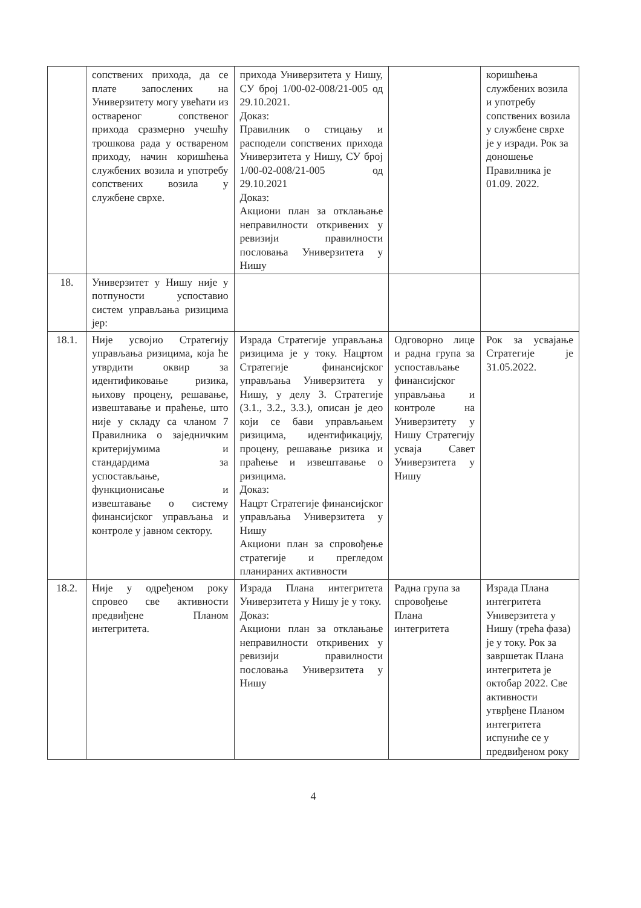| | сопствених прихода, да се плате запослених на Универзитету могу увећати из оствареног сопственог прихода сразмерно учешћу трошкова рада у оствареном приходу, начин коришћења службених возила и употребу сопствених возила у службене сврхе. | прихода Универзитета у Нишу, СУ број 1/00-02-008/21-005 од 29.10.2021. Доказ: Правилник о стицању и расподели сопствених прихода Универзитета у Нишу, СУ број 1/00-02-008/21-005 од 29.10.2021 Доказ: Акциони план за отклањање неправилности откривених у ревизији правилности пословања Универзитета у Нишу | | коришћења службених возила и употребу сопствених возила у службене сврхе је у изради. Рок за доношење Правилника је 01.09. 2022. |
| 18. | Универзитет у Нишу није у потпуности успоставио систем управљања ризицима јер: | | | |
| 18.1. | Није усвојио Стратегију управљања ризицима, која ће утврдити оквир за идентификовање ризика, њихову процену, решавање, извештавање и праћење, што није у складу са чланом 7 Правилника о заједничким критеријумима и стандардима за успостављање, функционисање и извештавање о систему финансијског управљања и контроле у јавном сектору. | Израда Стратегије управљања ризицима је у току. Нацртом Стратегије финансијског управљања Универзитета у Нишу, у делу 3. Стратегије (3.1., 3.2., 3.3.), описан је део који се бави управљањем ризицима, идентификацију, процену, решавање ризика и праћење и извештавање о ризицима. Доказ: Нацрт Стратегије финансијског управљања Универзитета у Нишу Акциони план за спровођење стратегије и прегледом планираних активности | Одговорно лице и радна група за успостављање финансијског управљања и контроле на Универзитету у Нишу Стратегију усваја Савет Универзитета у Нишу | Рок за усвајање Стратегије је 31.05.2022. |
| 18.2. | Није у одређеном року спровео све активности предвиђене Планом интегритета. | Израда Плана интегритета Универзитета у Нишу је у току. Доказ: Акциони план за отклањање неправилности откривених у ревизији правилности пословања Универзитета у Нишу | Радна група за спровођење Плана интегритета | Израда Плана интегритета Универзитета у Нишу (трећа фаза) је у току. Рок за завршетак Плана интегритета је октобар 2022. Све активности утврђене Планом интегритета испуниће се у предвиђеном року |
4